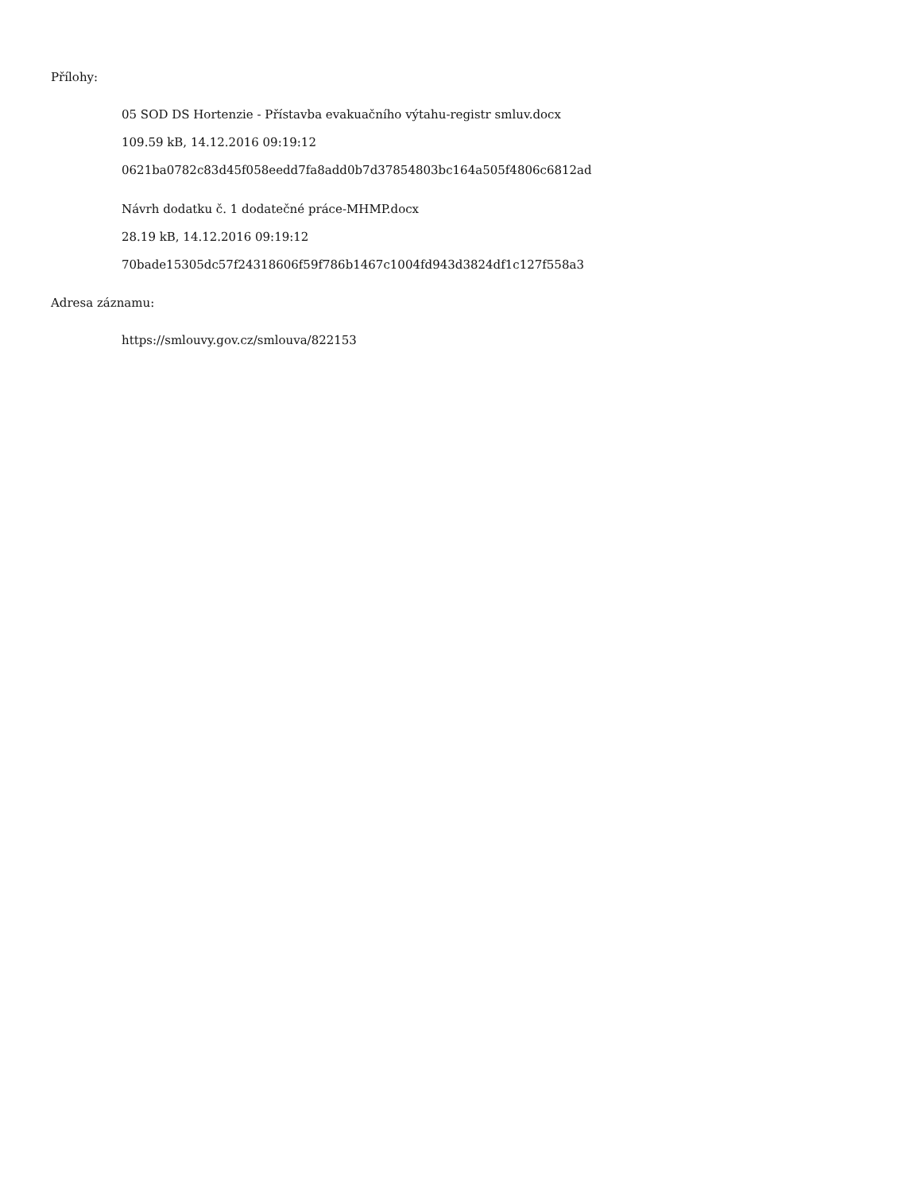Přílohy:
05 SOD DS Hortenzie - Přístavba evakuačního výtahu-registr smluv.docx
109.59 kB, 14.12.2016 09:19:12
0621ba0782c83d45f058eedd7fa8add0b7d37854803bc164a505f4806c6812ad
Návrh dodatku č. 1 dodatečné práce-MHMP.docx
28.19 kB, 14.12.2016 09:19:12
70bade15305dc57f24318606f59f786b1467c1004fd943d3824df1c127f558a3
Adresa záznamu:
https://smlouvy.gov.cz/smlouva/822153